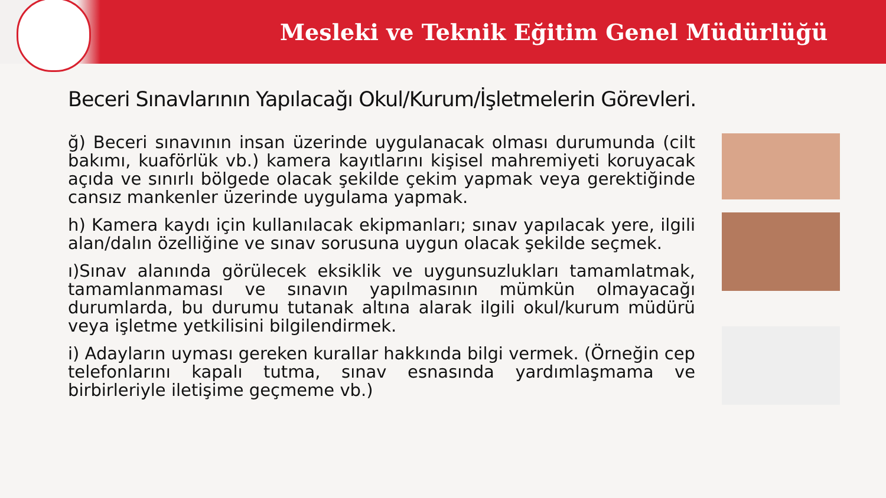Mesleki ve Teknik Eğitim Genel Müdürlüğü
Beceri Sınavlarının Yapılacağı Okul/Kurum/İşletmelerin Görevleri.
ğ) Beceri sınavının insan üzerinde uygulanacak olması durumunda (cilt bakımı, kuaförlük vb.) kamera kayıtlarını kişisel mahremiyeti koruyacak açıda ve sınırlı bölgede olacak şekilde çekim yapmak veya gerektiğinde cansız mankenler üzerinde uygulama yapmak.
h) Kamera kaydı için kullanılacak ekipmanları; sınav yapılacak yere, ilgili alan/dalın özelliğine ve sınav sorusuna uygun olacak şekilde seçmek.
ı)Sınav alanında görülecek eksiklik ve uygunsuzlukları tamamlatmak, tamamlanmaması ve sınavın yapılmasının mümkün olmayacağı durumlarda, bu durumu tutanak altına alarak ilgili okul/kurum müdürü veya işletme yetkilisini bilgilendirmek.
i) Adayların uyması gereken kurallar hakkında bilgi vermek. (Örneğin cep telefonlarını kapalı tutma, sınav esnasında yardımlaşmama ve birbirleriyle iletişime geçmeme vb.)